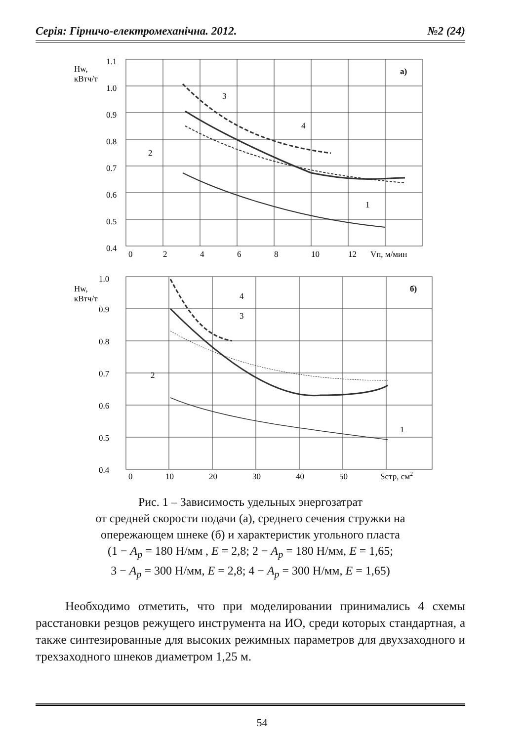Серія: Гірничо-електромеханічна. 2012. №2 (24)
Hw,
кВтч/т
1.1
1.0
0.9
0.8
0.7
0.6
0.5
0.4
0
2
4
6
8
10
12
Vп, м/мин
а)
3
4
2
1
Hw,
кВтч/т
1.0
0.9
0.8
0.7
0.6
0.5
0.4
0
10
20
30
40
50
Sстр, см2
б)
4
3
2
1
Рис. 1 – Зависимость удельных энергозатрат
от средней скорости подачи (а), среднего сечения стружки на
опережающем шнеке (б) и характеристик угольного пласта
(1 − A<sub>p</sub> = 180 Н/мм , E = 2,8; 2 − A<sub>p</sub> = 180 Н/мм, E = 1,65;
3 − A<sub>p</sub> = 300 Н/мм, E = 2,8; 4 − A<sub>p</sub> = 300 Н/мм, E = 1,65)
Необходимо отметить, что при моделировании принимались 4 схемы расстановки резцов режущего инструмента на ИО, среди которых стандартная, а также синтезированные для высоких режимных параметров для двухзаходного и трехзаходного шнеков диаметром 1,25 м.
54